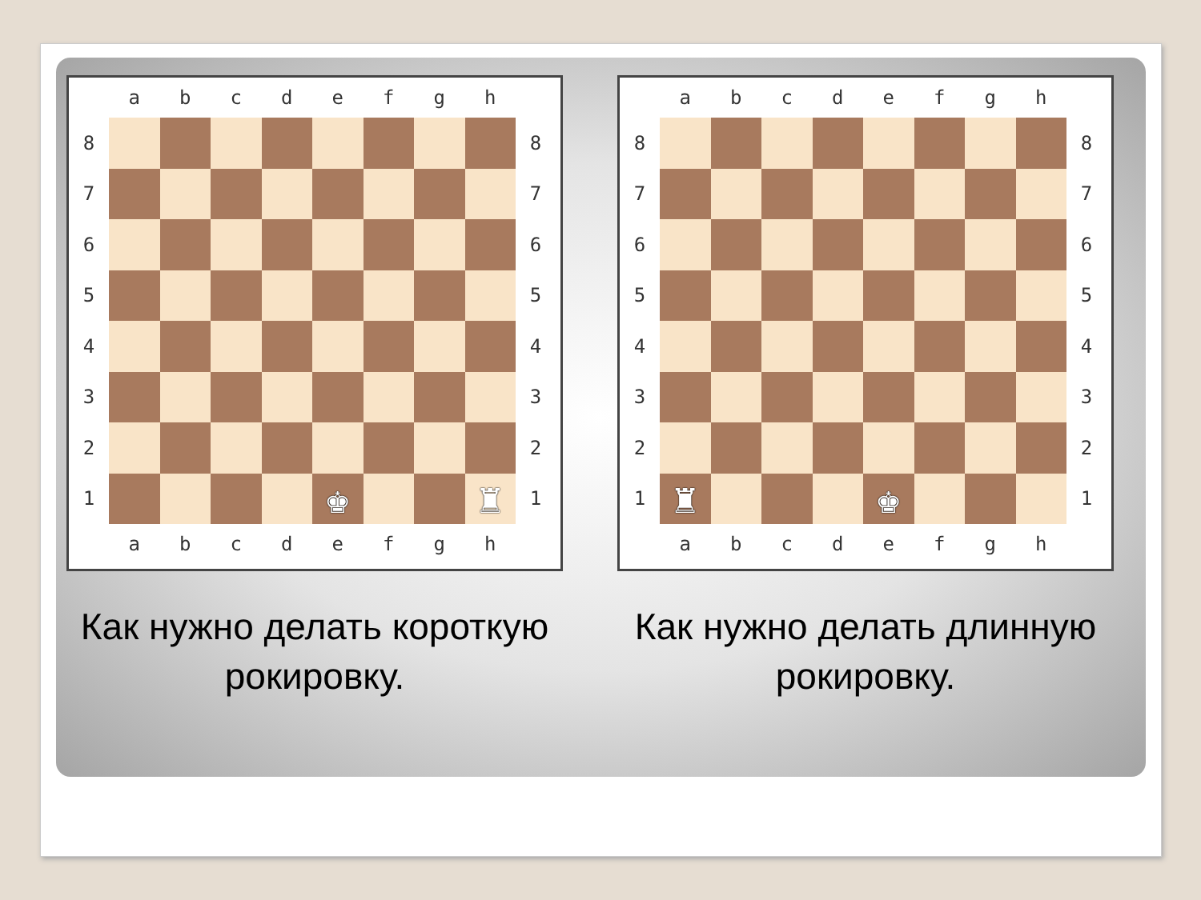a
b
c
d
e
f
g
h
8
8
7
7
6
6
5
5
4
4
3
3
2
2
1
♚
♜
1
a
b
c
d
e
f
g
h
Как нужно делать короткую
рокировку.
a
b
c
d
e
f
g
h
8
8
7
7
6
6
5
5
4
4
3
3
2
2
1
♜
♚
1
a
b
c
d
e
f
g
h
Как нужно делать длинную
рокировку.